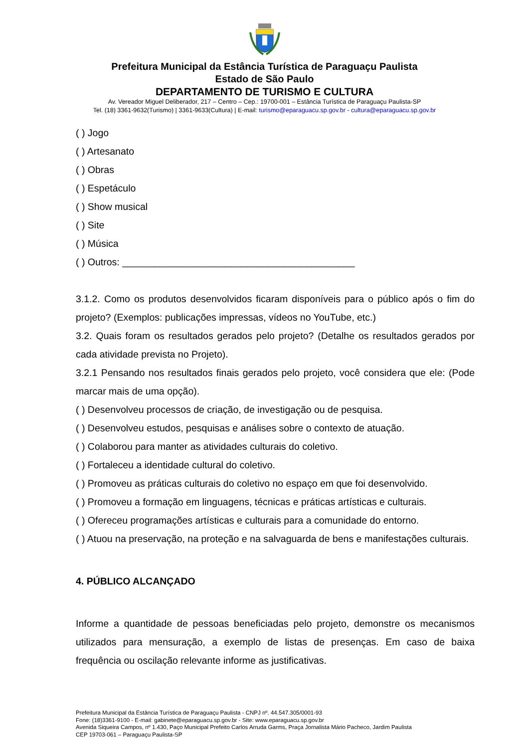Prefeitura Municipal da Estância Turística de Paraguaçu Paulista
Estado de São Paulo
DEPARTAMENTO DE TURISMO E CULTURA
Av. Vereador Miguel Deliberador, 217 – Centro – Cep.: 19700-001 – Estância Turística de Paraguaçu Paulista-SP
Tel. (18) 3361-9632(Turismo) | 3361-9633(Cultura) | E-mail: turismo@eparaguacu.sp.gov.br - cultura@eparaguacu.sp.gov.br
( ) Jogo
( ) Artesanato
( ) Obras
( ) Espetáculo
( ) Show musical
( ) Site
( ) Música
( ) Outros: ___________________________________________
3.1.2. Como os produtos desenvolvidos ficaram disponíveis para o público após o fim do projeto? (Exemplos: publicações impressas, vídeos no YouTube, etc.)
3.2. Quais foram os resultados gerados pelo projeto? (Detalhe os resultados gerados por cada atividade prevista no Projeto).
3.2.1 Pensando nos resultados finais gerados pelo projeto, você considera que ele: (Pode marcar mais de uma opção).
( ) Desenvolveu processos de criação, de investigação ou de pesquisa.
( ) Desenvolveu estudos, pesquisas e análises sobre o contexto de atuação.
( ) Colaborou para manter as atividades culturais do coletivo.
( ) Fortaleceu a identidade cultural do coletivo.
( ) Promoveu as práticas culturais do coletivo no espaço em que foi desenvolvido.
( ) Promoveu a formação em linguagens, técnicas e práticas artísticas e culturais.
( ) Ofereceu programações artísticas e culturais para a comunidade do entorno.
( ) Atuou na preservação, na proteção e na salvaguarda de bens e manifestações culturais.
4. PÚBLICO ALCANÇADO
Informe a quantidade de pessoas beneficiadas pelo projeto, demonstre os mecanismos utilizados para mensuração, a exemplo de listas de presenças. Em caso de baixa frequência ou oscilação relevante informe as justificativas.
Prefeitura Municipal da Estância Turística de Paraguaçu Paulista - CNPJ nº. 44.547.305/0001-93
Fone: (18)3361-9100 - E-mail: gabinete@eparaguacu.sp.gov.br - Site: www.eparaguacu.sp.gov.br
Avenida Siqueira Campos, nº 1.430, Paço Municipal Prefeito Carlos Arruda Garms, Praça Jornalista Mário Pacheco, Jardim Paulista
CEP 19703-061 – Paraguaçu Paulista-SP